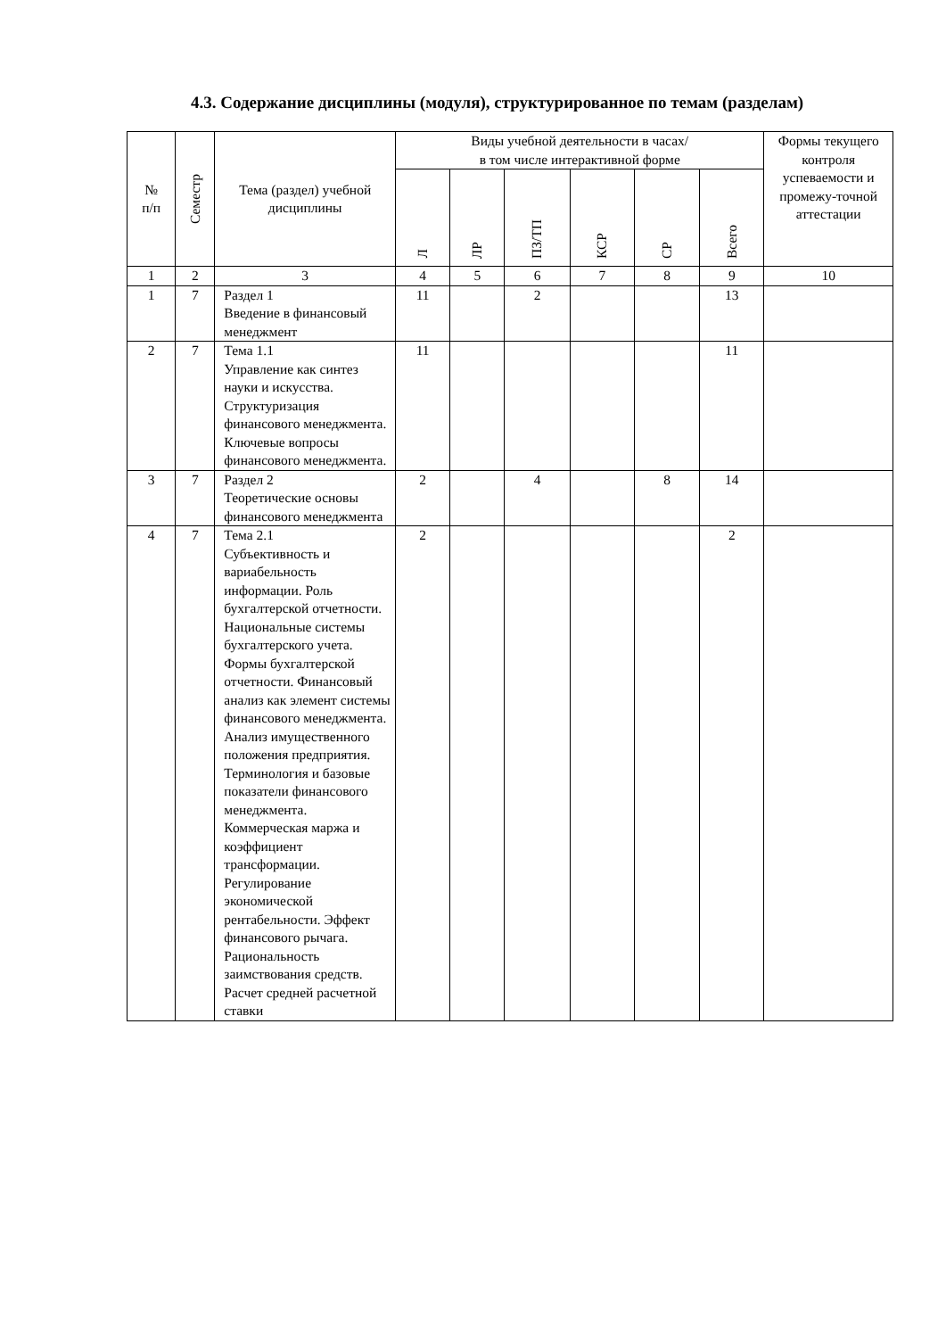4.3. Содержание дисциплины (модуля), структурированное по темам (разделам)
| № п/п | Семестр | Тема (раздел) учебной дисциплины | Виды учебной деятельности в часах/ в том числе интерактивной форме | | | | | | Формы текущего контроля успеваемости и промежу-точной аттестации |
| --- | --- | --- | --- | --- | --- | --- | --- | --- | --- |
| | | | Л | ЛР | ПЗ/ТП | КСР | СР | Всего | |
| 1 | 2 | 3 | 4 | 5 | 6 | 7 | 8 | 9 | 10 |
| 1 | 7 | Раздел 1 Введение в финансовый менеджмент | 11 | | 2 | | | 13 | |
| 2 | 7 | Тема 1.1 Управление как синтез науки и искусства. Структуризация финансового менеджмента. Ключевые вопросы финансового менеджмента. | 11 | | | | | 11 | |
| 3 | 7 | Раздел 2 Теоретические основы финансового менеджмента | 2 | | 4 | | 8 | 14 | |
| 4 | 7 | Тема 2.1 Субъективность и вариабельность информации. Роль бухгалтерской отчетности. Национальные системы бухгалтерского учета. Формы бухгалтерской отчетности. Финансовый анализ как элемент системы финансового менеджмента. Анализ имущественного положения предприятия. Терминология и базовые показатели финансового менеджмента. Коммерческая маржа и коэффициент трансформации. Регулирование экономической рентабельности. Эффект финансового рычага. Рациональность заимствования средств. Расчет средней расчетной ставки | 2 | | | | | 2 | |